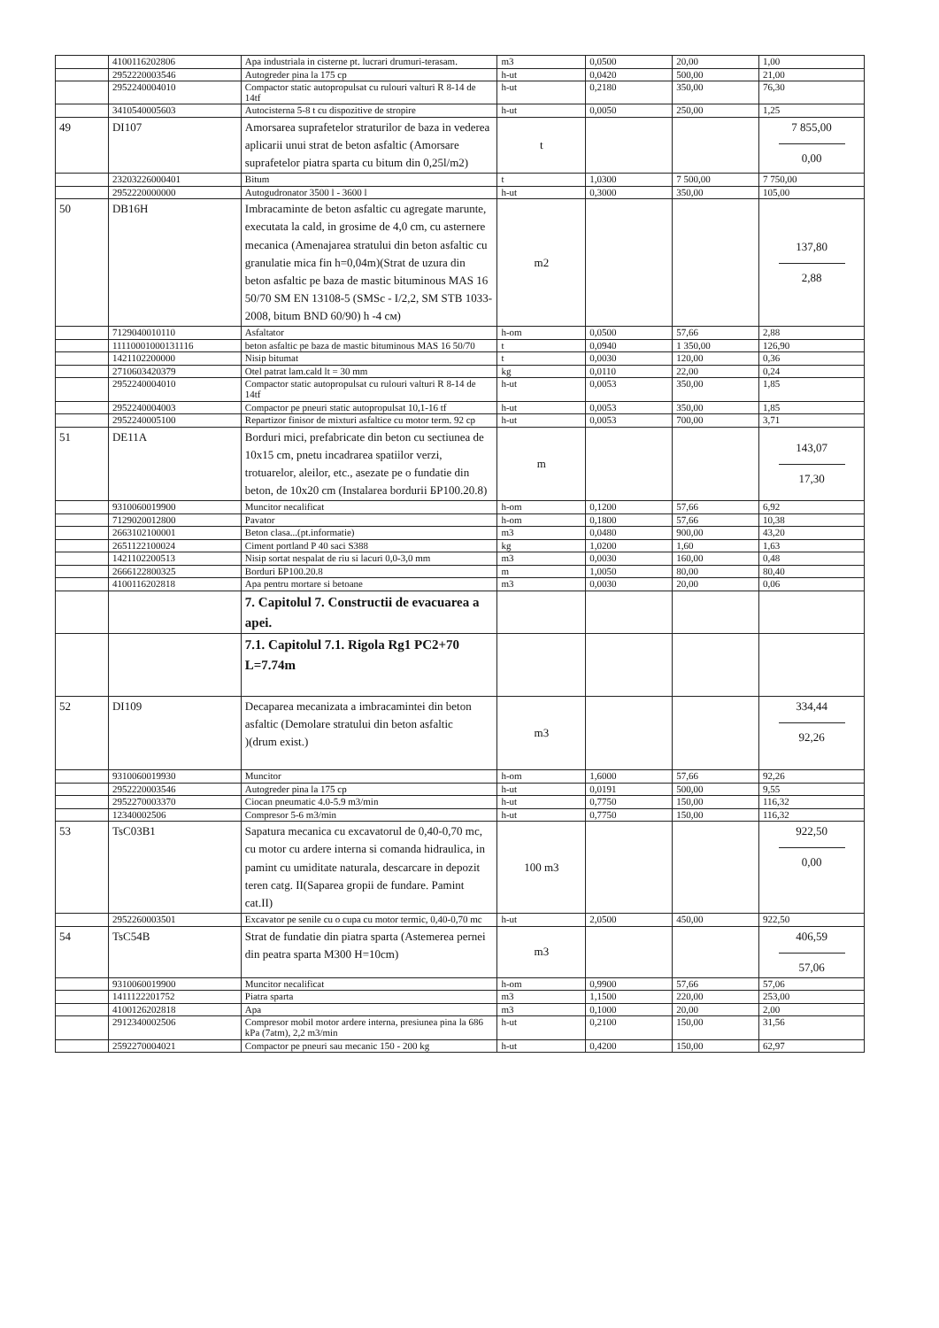| | 4100116202806 | Apa industriala in cisterne pt. lucrari drumuri-terasam. | m3 | 0,0500 | 20,00 | 1,00 |
| | 2952220003546 | Autogreder pina la 175 cp | h-ut | 0,0420 | 500,00 | 21,00 |
| | 2952240004010 | Compactor static autopropulsat cu rulouri valturi R 8-14 de 14tf | h-ut | 0,2180 | 350,00 | 76,30 |
| | 3410540005603 | Autocisterna 5-8 t cu dispozitive de stropire | h-ut | 0,0050 | 250,00 | 1,25 |
| 49 | DI107 | Amorsarea suprafetelor straturilor de baza in vederea aplicarii unui strat de beton asfaltic (Amorsare suprafetelor piatra sparta cu bitum din 0,25l/m2) | t | | | 7 855,00 0,00 |
| | 23203226000401 | Bitum | t | 1,0300 | 7 500,00 | 7 750,00 |
| | 2952220000000 | Autogudronator 3500 l - 3600 l | h-ut | 0,3000 | 350,00 | 105,00 |
| 50 | DB16H | Imbracaminte de beton asfaltic cu agregate marunte, executata la cald, in grosime de 4,0 cm, cu asternere mecanica (Amenajarea stratului din beton asfaltic cu granulatie mica fin h=0,04m)(Strat de uzura din beton asfaltic pe baza de mastic bituminous MAS 16 50/70 SM EN 13108-5 (SMSc - I/2,2, SM STB 1033-2008, bitum BND 60/90) h -4 см) | m2 | | | 137,80 2,88 |
| | 7129040010110 | Asfaltator | h-om | 0,0500 | 57,66 | 2,88 |
| | 11110001000131116 | beton asfaltic pe baza de mastic bituminous MAS 16 50/70 | t | 0,0940 | 1 350,00 | 126,90 |
| | 1421102200000 | Nisip bitumat | t | 0,0030 | 120,00 | 0,36 |
| | 2710603420379 | Otel patrat lam.cald lt = 30 mm | kg | 0,0110 | 22,00 | 0,24 |
| | 2952240004010 | Compactor static autopropulsat cu rulouri valturi R 8-14 de 14tf | h-ut | 0,0053 | 350,00 | 1,85 |
| | 2952240004003 | Compactor pe pneuri static autopropulsat 10,1-16 tf | h-ut | 0,0053 | 350,00 | 1,85 |
| | 2952240005100 | Repartizor finisor de mixturi asfaltice cu motor term. 92 cp | h-ut | 0,0053 | 700,00 | 3,71 |
| 51 | DE11A | Borduri mici, prefabricate din beton cu sectiunea de 10x15 cm, pnetu incadrarea spatiilor verzi, trotuarelor, aleilor, etc., asezate pe o fundatie din beton, de 10x20 cm (Instalarea bordurii БР100.20.8) | m | | | 143,07 17,30 |
| | 9310060019900 | Muncitor necalificat | h-om | 0,1200 | 57,66 | 6,92 |
| | 7129020012800 | Pavator | h-om | 0,1800 | 57,66 | 10,38 |
| | 2663102100001 | Beton clasa...(pt.informatie) | m3 | 0,0480 | 900,00 | 43,20 |
| | 2651122100024 | Ciment portland P 40 saci S388 | kg | 1,0200 | 1,60 | 1,63 |
| | 1421102200513 | Nisip sortat nespalat de riu si lacuri 0,0-3,0 mm | m3 | 0,0030 | 160,00 | 0,48 |
| | 2666122800325 | Borduri БР100.20.8 | m | 1,0050 | 80,00 | 80,40 |
| | 4100116202818 | Apa pentru mortare si betoane | m3 | 0,0030 | 20,00 | 0,06 |
| | | 7. Capitolul 7. Constructii de evacuarea a apei. | | | | |
| | | 7.1. Capitolul 7.1. Rigola Rg1 PC2+70 L=7.74m | | | | |
| 52 | DI109 | Decaparea mecanizata a imbracamintei din beton asfaltic (Demolare stratului din beton asfaltic )(drum exist.) | m3 | | | 334,44 92,26 |
| | 9310060019930 | Muncitor | h-om | 1,6000 | 57,66 | 92,26 |
| | 2952220003546 | Autogreder pina la 175 cp | h-ut | 0,0191 | 500,00 | 9,55 |
| | 2952270003370 | Ciocan pneumatic 4.0-5.9 m3/min | h-ut | 0,7750 | 150,00 | 116,32 |
| | 12340002506 | Compresor 5-6 m3/min | h-ut | 0,7750 | 150,00 | 116,32 |
| 53 | TsC03B1 | Sapatura mecanica cu excavatorul de 0,40-0,70 mc, cu motor cu ardere interna si comanda hidraulica, in pamint cu umiditate naturala, descarcare in depozit teren catg. II(Saparea gropii de fundare. Pamint cat.II) | 100 m3 | | | 922,50 0,00 |
| | 2952260003501 | Excavator pe senile cu o cupa cu motor termic, 0,40-0,70 mc | h-ut | 2,0500 | 450,00 | 922,50 |
| 54 | TsC54B | Strat de fundatie din piatra sparta (Astemerea pernei din peatra sparta M300 H=10cm) | m3 | | | 406,59 57,06 |
| | 9310060019900 | Muncitor necalificat | h-om | 0,9900 | 57,66 | 57,06 |
| | 1411122201752 | Piatra sparta | m3 | 1,1500 | 220,00 | 253,00 |
| | 4100126202818 | Apa | m3 | 0,1000 | 20,00 | 2,00 |
| | 2912340002506 | Compresor mobil motor ardere interna, presiunea pina la 686 kPa (7atm), 2,2 m3/min | h-ut | 0,2100 | 150,00 | 31,56 |
| | 2592270004021 | Compactor pe pneuri sau mecanic 150 - 200 kg | h-ut | 0,4200 | 150,00 | 62,97 |